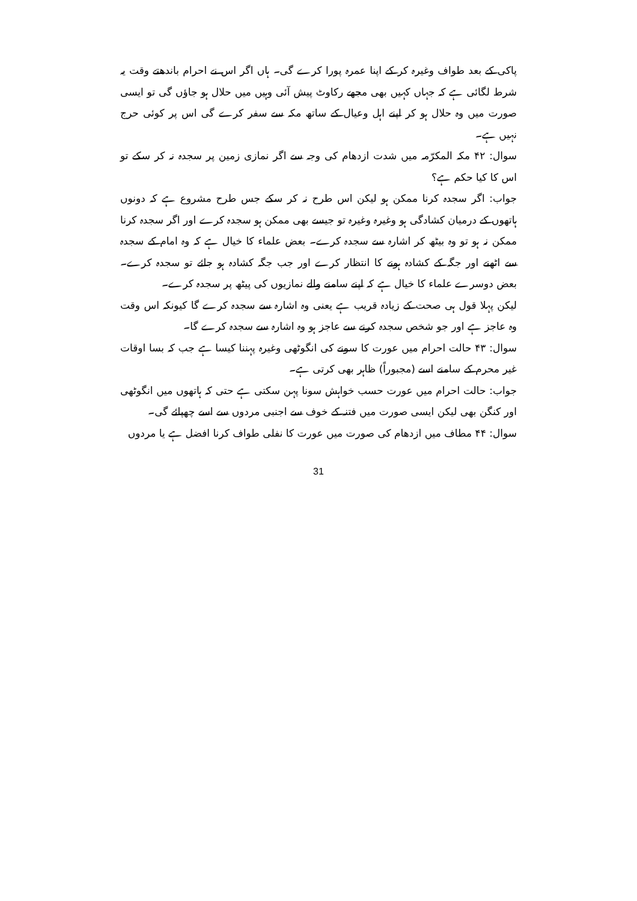پاکی کے بعد طواف وغیرہ کر کے اپنا عمرہ پورا کرے گی۔ ہاں اگر اس نے احرام باندھتے وقت یہ شرط لگائی ہے کہ جہاں کہیں بھی مجھے رکاوٹ پیش آئی وہیں میں حلال ہو جاؤں گی تو ایسی صورت میں وہ حلال ہو کر اپنے اہل وعیال کے ساتھ مکہ سے سفر کرے گی اس پر کوئی حرج نہیں ہے۔
سوال: ۴۲ مکہ المکرّمہ میں شدت ازدھام کی وجہ سے اگر نمازی زمین پر سجدہ نہ کر سکے تو اس کا کیا حکم ہے؟
جواب: اگر سجدہ کرنا ممکن ہو لیکن اس طرح نہ کر سکے جس طرح مشروع ہے کہ دونوں ہاتھوں کے درمیان کشادگی ہو وغیرہ وغیرہ تو جیسے بھی ممکن ہو سجدہ کرے اور اگر سجدہ کرنا ممکن نہ ہو تو وہ بیٹھ کر اشارہ سے سجدہ کرے۔ بعض علماء کا خیال ہے کہ وہ امام کے سجدہ سے اٹھنے اور جگہ کے کشادہ ہونے کا انتظار کرے اور جب جگہ کشادہ ہو جائے تو سجدہ کرے۔ بعض دوسرے علماء کا خیال ہے کہ اپنے سامنے والے نمازیوں کی پیٹھ پر سجدہ کرے۔
لیکن پہلا قول ہی صحت کے زیادہ قریب ہے یعنی وہ اشارہ سے سجدہ کرے گا کیونکہ اس وقت وہ عاجز ہے اور جو شخص سجدہ کرنے سے عاجز ہو وہ اشارہ سے سجدہ کرے گا۔
سوال: ۴۳ حالت احرام میں عورت کا سونے کی انگوٹھی وغیرہ پہننا کیسا ہے جب کہ بسا اوقات غیر محرم کے سامنے اسے (مجبوراً) ظاہر بھی کرتی ہے۔
جواب: حالت احرام میں عورت حسب خواہش سونا پہن سکتی ہے حتی کہ ہاتھوں میں انگوٹھی اور کنگن بھی لیکن ایسی صورت میں فتنہ کے خوف سے اجنبی مردوں سے اسے چھپائے گی۔
سوال: ۴۴ مطاف میں ازدھام کی صورت میں عورت کا نفلی طواف کرنا افضل ہے یا مردوں
31